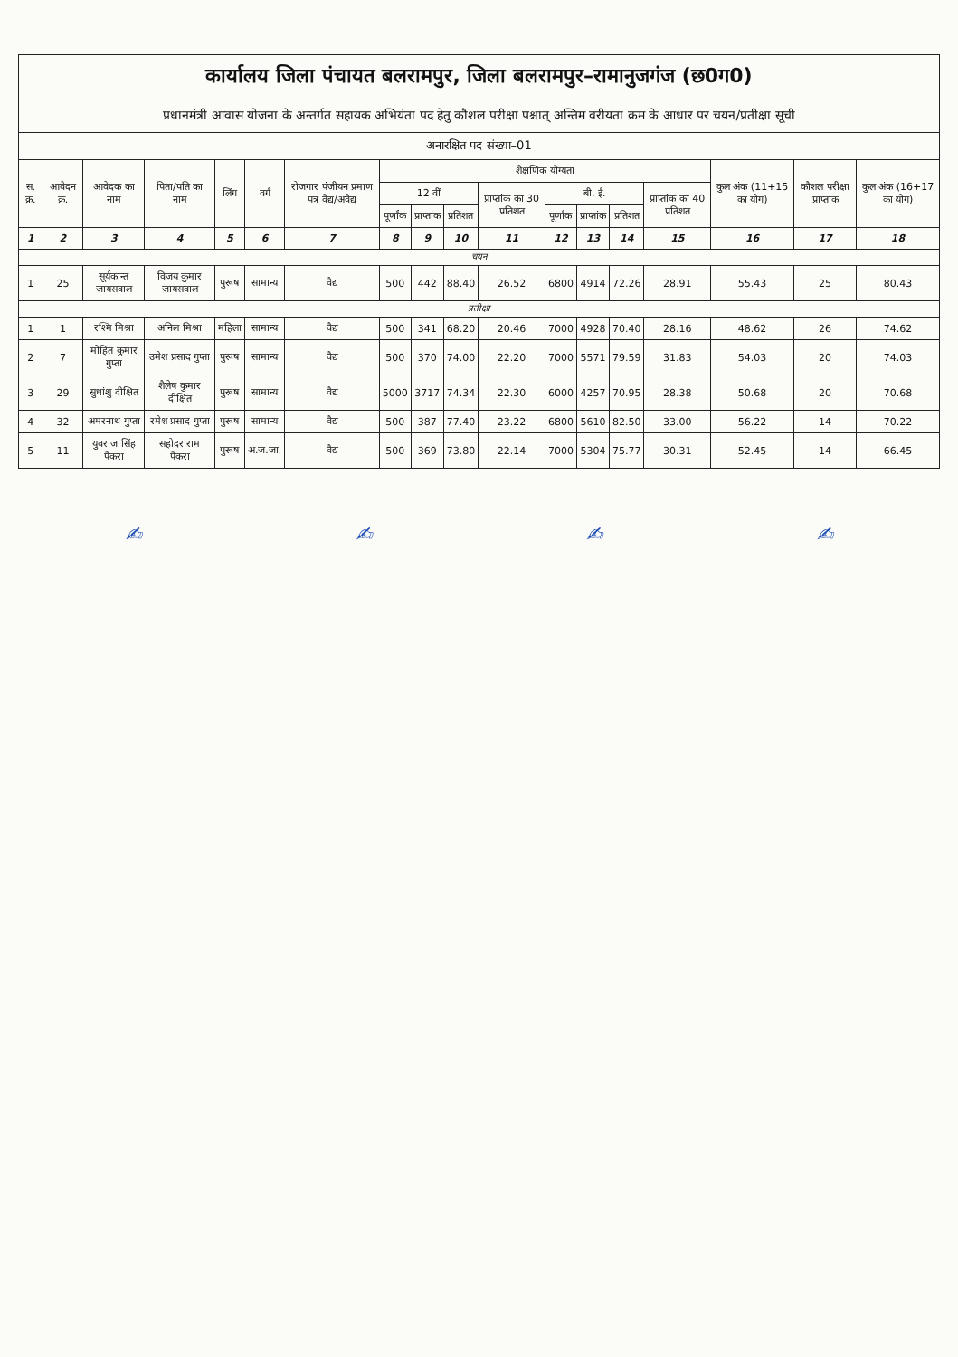| कार्यालय जिला पंचायत बलरामपुर, जिला बलरामपुर–रामानुजगंज (छ0ग0) | | | | | | | | | | | | | | | | | |
| प्रधानमंत्री आवास योजना के अन्तर्गत सहायक अभियंता पद हेतु कौशल परीक्षा पश्चात् अन्तिम वरीयता क्रम के आधार पर चयन/प्रतीक्षा सूची | | | | | | | | | | | | | | | | | |
| अनारक्षित पद संख्या–01 | | | | | | | | | | | | | | | | | |
| स. क्र. | आवेदन क्र. | आवेदक का नाम | पिता/पति का नाम | लिंग | वर्ग | रोजगार पंजीयन प्रमाण पत्र वैद्य/अवैद्य | शैक्षणिक योग्यता | | | | | | | | कुल अंक (11+15 का योग) | कौशल परीक्षा प्राप्तांक | कुल अंक (16+17 का योग) |
| | | | | | | | 12 वीं | | | प्राप्तांक का 30 प्रतिशत | बी. ई. | | | प्राप्तांक का 40 प्रतिशत | | | |
| | | | | | | | पूर्णांक | प्राप्तांक | प्रतिशत | | पूर्णांक | प्राप्तांक | प्रतिशत | | | | |
| 1 | 2 | 3 | 4 | 5 | 6 | 7 | 8 | 9 | 10 | 11 | 12 | 13 | 14 | 15 | 16 | 17 | 18 |
| चयन | | | | | | | | | | | | | | | | | |
| 1 | 25 | सूर्यकान्त जायसवाल | विजय कुमार जायसवाल | पुरूष | सामान्य | वैद्य | 500 | 442 | 88.40 | 26.52 | 6800 | 4914 | 72.26 | 28.91 | 55.43 | 25 | 80.43 |
| प्रतीक्षा | | | | | | | | | | | | | | | | | |
| 1 | 1 | रश्मि मिश्रा | अनिल मिश्रा | महिला | सामान्य | वैद्य | 500 | 341 | 68.20 | 20.46 | 7000 | 4928 | 70.40 | 28.16 | 48.62 | 26 | 74.62 |
| 2 | 7 | मोहित कुमार गुप्ता | उमेश प्रसाद गुप्ता | पुरूष | सामान्य | वैद्य | 500 | 370 | 74.00 | 22.20 | 7000 | 5571 | 79.59 | 31.83 | 54.03 | 20 | 74.03 |
| 3 | 29 | सुधांशु दीक्षित | शैलेष कुमार दीक्षित | पुरूष | सामान्य | वैद्य | 5000 | 3717 | 74.34 | 22.30 | 6000 | 4257 | 70.95 | 28.38 | 50.68 | 20 | 70.68 |
| 4 | 32 | अमरनाथ गुप्ता | रमेश प्रसाद गुप्ता | पुरूष | सामान्य | वैद्य | 500 | 387 | 77.40 | 23.22 | 6800 | 5610 | 82.50 | 33.00 | 56.22 | 14 | 70.22 |
| 5 | 11 | युवराज सिंह पैकरा | सहोदर राम पैकरा | पुरूष | अ.ज.जा. | वैद्य | 500 | 369 | 73.80 | 22.14 | 7000 | 5304 | 75.77 | 30.31 | 52.45 | 14 | 66.45 |
✍ ✍ ✍ ✍